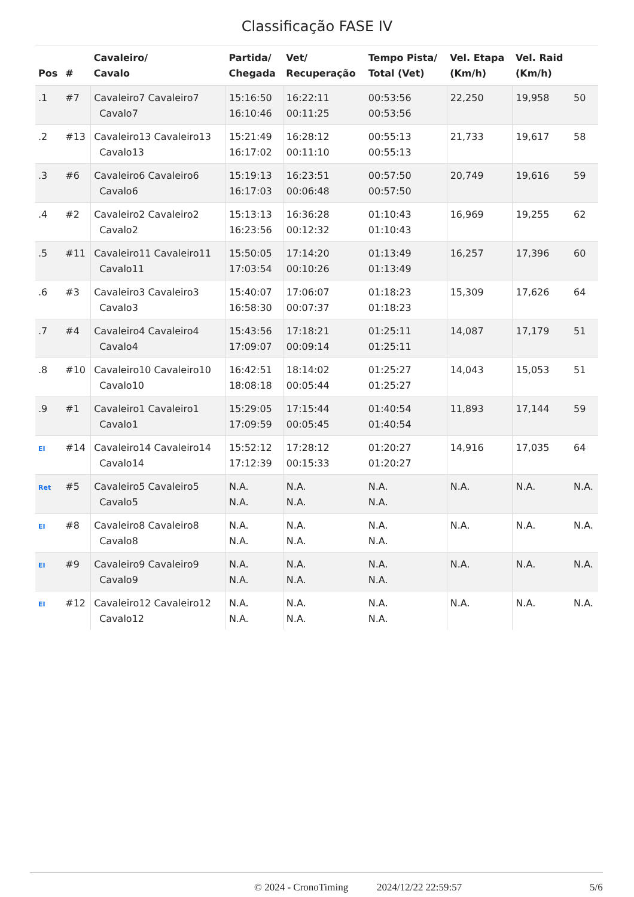Classificação FASE IV
| Pos | # | Cavaleiro/ Cavalo | Partida/ Chegada | Vet/ Recuperação | Tempo Pista/ Total (Vet) | Vel. Etapa (Km/h) | Vel. Raid (Km/h) | |
| --- | --- | --- | --- | --- | --- | --- | --- | --- |
| .1 | #7 | Cavaleiro7 Cavaleiro7 Cavalo7 | 15:16:50 16:10:46 | 16:22:11 00:11:25 | 00:53:56 00:53:56 | 22,250 | 19,958 | 50 |
| .2 | #13 | Cavaleiro13 Cavaleiro13 Cavalo13 | 15:21:49 16:17:02 | 16:28:12 00:11:10 | 00:55:13 00:55:13 | 21,733 | 19,617 | 58 |
| .3 | #6 | Cavaleiro6 Cavaleiro6 Cavalo6 | 15:19:13 16:17:03 | 16:23:51 00:06:48 | 00:57:50 00:57:50 | 20,749 | 19,616 | 59 |
| .4 | #2 | Cavaleiro2 Cavaleiro2 Cavalo2 | 15:13:13 16:23:56 | 16:36:28 00:12:32 | 01:10:43 01:10:43 | 16,969 | 19,255 | 62 |
| .5 | #11 | Cavaleiro11 Cavaleiro11 Cavalo11 | 15:50:05 17:03:54 | 17:14:20 00:10:26 | 01:13:49 01:13:49 | 16,257 | 17,396 | 60 |
| .6 | #3 | Cavaleiro3 Cavaleiro3 Cavalo3 | 15:40:07 16:58:30 | 17:06:07 00:07:37 | 01:18:23 01:18:23 | 15,309 | 17,626 | 64 |
| .7 | #4 | Cavaleiro4 Cavaleiro4 Cavalo4 | 15:43:56 17:09:07 | 17:18:21 00:09:14 | 01:25:11 01:25:11 | 14,087 | 17,179 | 51 |
| .8 | #10 | Cavaleiro10 Cavaleiro10 Cavalo10 | 16:42:51 18:08:18 | 18:14:02 00:05:44 | 01:25:27 01:25:27 | 14,043 | 15,053 | 51 |
| .9 | #1 | Cavaleiro1 Cavaleiro1 Cavalo1 | 15:29:05 17:09:59 | 17:15:44 00:05:45 | 01:40:54 01:40:54 | 11,893 | 17,144 | 59 |
| EI | #14 | Cavaleiro14 Cavaleiro14 Cavalo14 | 15:52:12 17:12:39 | 17:28:12 00:15:33 | 01:20:27 01:20:27 | 14,916 | 17,035 | 64 |
| Ret | #5 | Cavaleiro5 Cavaleiro5 Cavalo5 | N.A. N.A. | N.A. N.A. | N.A. N.A. | N.A. | N.A. | N.A. |
| EI | #8 | Cavaleiro8 Cavaleiro8 Cavalo8 | N.A. N.A. | N.A. N.A. | N.A. N.A. | N.A. | N.A. | N.A. |
| EI | #9 | Cavaleiro9 Cavaleiro9 Cavalo9 | N.A. N.A. | N.A. N.A. | N.A. N.A. | N.A. | N.A. | N.A. |
| EI | #12 | Cavaleiro12 Cavaleiro12 Cavalo12 | N.A. N.A. | N.A. N.A. | N.A. N.A. | N.A. | N.A. | N.A. |
© 2024 - CronoTiming 2024/12/22 22:59:57 5/6